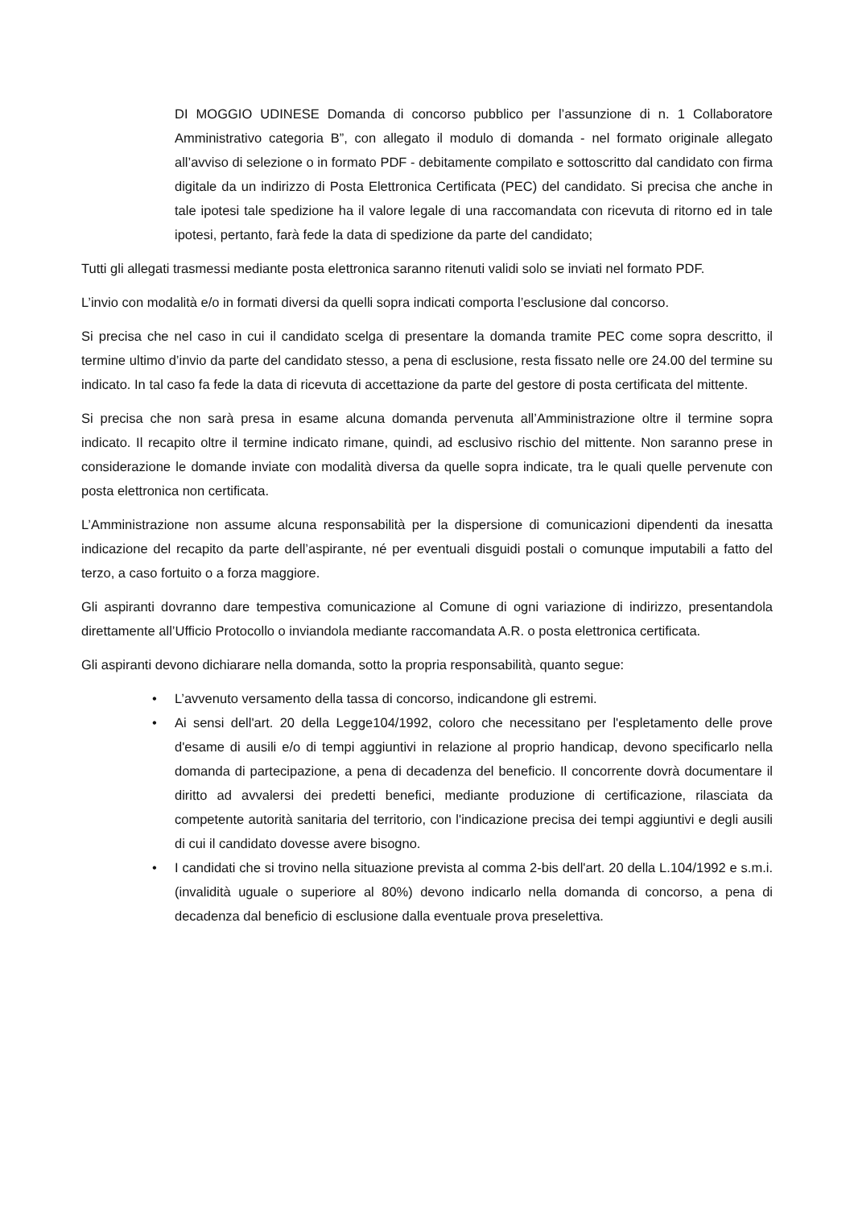DI MOGGIO UDINESE Domanda di concorso pubblico per l’assunzione di n. 1 Collaboratore Amministrativo categoria B”, con allegato il modulo di domanda - nel formato originale allegato all’avviso di selezione o in formato PDF - debitamente compilato e sottoscritto dal candidato con firma digitale da un indirizzo di Posta Elettronica Certificata (PEC) del candidato. Si precisa che anche in tale ipotesi tale spedizione ha il valore legale di una raccomandata con ricevuta di ritorno ed in tale ipotesi, pertanto, farà fede la data di spedizione da parte del candidato;
Tutti gli allegati trasmessi mediante posta elettronica saranno ritenuti validi solo se inviati nel formato PDF.
L’invio con modalità e/o in formati diversi da quelli sopra indicati comporta l’esclusione dal concorso.
Si precisa che nel caso in cui il candidato scelga di presentare la domanda tramite PEC come sopra descritto, il termine ultimo d’invio da parte del candidato stesso, a pena di esclusione, resta fissato nelle ore 24.00 del termine su indicato. In tal caso fa fede la data di ricevuta di accettazione da parte del gestore di posta certificata del mittente.
Si precisa che non sarà presa in esame alcuna domanda pervenuta all’Amministrazione oltre il termine sopra indicato. Il recapito oltre il termine indicato rimane, quindi, ad esclusivo rischio del mittente. Non saranno prese in considerazione le domande inviate con modalità diversa da quelle sopra indicate, tra le quali quelle pervenute con posta elettronica non certificata.
L’Amministrazione non assume alcuna responsabilità per la dispersione di comunicazioni dipendenti da inesatta indicazione del recapito da parte dell’aspirante, né per eventuali disguidi postali o comunque imputabili a fatto del terzo, a caso fortuito o a forza maggiore.
Gli aspiranti dovranno dare tempestiva comunicazione al Comune di ogni variazione di indirizzo, presentandola direttamente all’Ufficio Protocollo o inviandola mediante raccomandata A.R. o posta elettronica certificata.
Gli aspiranti devono dichiarare nella domanda, sotto la propria responsabilità, quanto segue:
• L’avvenuto versamento della tassa di concorso, indicandone gli estremi.
• Ai sensi dell'art. 20 della Legge104/1992, coloro che necessitano per l'espletamento delle prove d'esame di ausili e/o di tempi aggiuntivi in relazione al proprio handicap, devono specificarlo nella domanda di partecipazione, a pena di decadenza del beneficio. Il concorrente dovrà documentare il diritto ad avvalersi dei predetti benefici, mediante produzione di certificazione, rilasciata da competente autorità sanitaria del territorio, con l'indicazione precisa dei tempi aggiuntivi e degli ausili di cui il candidato dovesse avere bisogno.
• I candidati che si trovino nella situazione prevista al comma 2-bis dell'art. 20 della L.104/1992 e s.m.i. (invalidità uguale o superiore al 80%) devono indicarlo nella domanda di concorso, a pena di decadenza dal beneficio di esclusione dalla eventuale prova preselettiva.